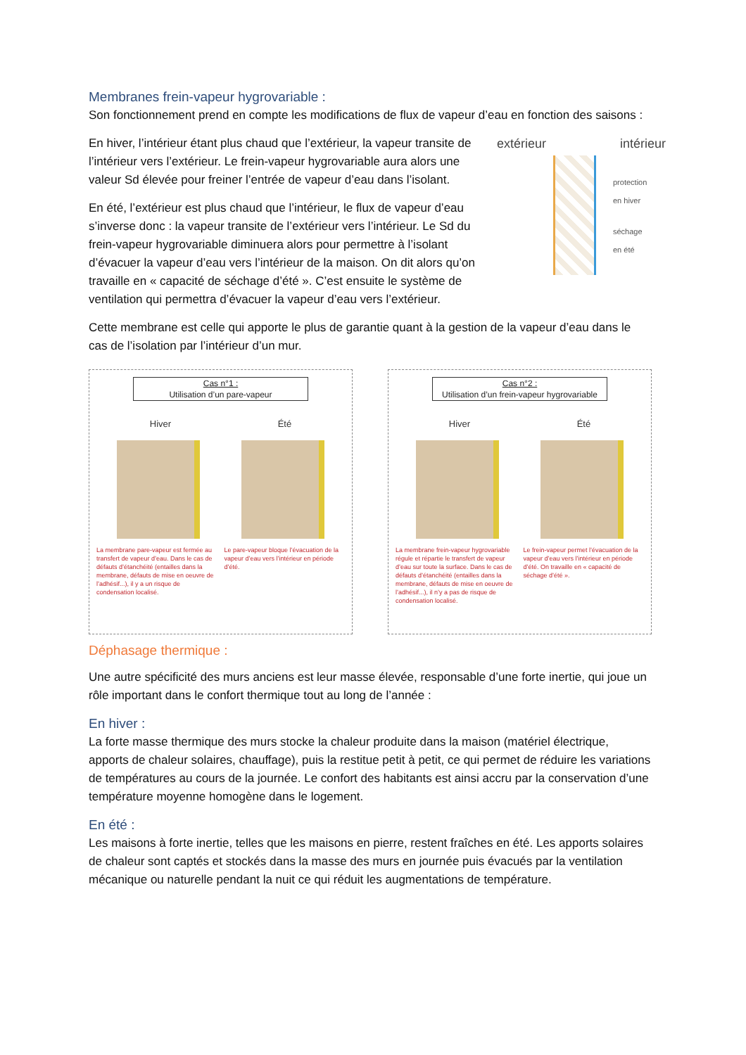Membranes frein-vapeur hygrovariable :
Son fonctionnement prend en compte les modifications de flux de vapeur d’eau en fonction des saisons :
extérieur intérieur
protection
en hiver
séchage
en été
En hiver, l’intérieur étant plus chaud que l’extérieur, la vapeur transite de l’intérieur vers l’extérieur. Le frein-vapeur hygrovariable aura alors une valeur Sd élevée pour freiner l’entrée de vapeur d’eau dans l’isolant.
En été, l’extérieur est plus chaud que l’intérieur, le flux de vapeur d’eau s’inverse donc : la vapeur transite de l’extérieur vers l’intérieur. Le Sd du frein-vapeur hygrovariable diminuera alors pour permettre à l’isolant d’évacuer la vapeur d’eau vers l’intérieur de la maison. On dit alors qu’on travaille en « capacité de séchage d’été ». C’est ensuite le système de ventilation qui permettra d’évacuer la vapeur d’eau vers l’extérieur.
Cette membrane est celle qui apporte le plus de garantie quant à la gestion de la vapeur d’eau dans le cas de l’isolation par l’intérieur d’un mur.
Cas n°1 :
Utilisation d’un pare-vapeur
Hiver Été
La membrane pare-vapeur est fermée au transfert de vapeur d’eau. Dans le cas de défauts d’étanchéité (entailles dans la membrane, défauts de mise en oeuvre de l’adhésif...), il y a un risque de condensation localisé.
Le pare-vapeur bloque l’évacuation de la vapeur d’eau vers l’intérieur en période d’été.
Cas n°2 :
Utilisation d’un frein-vapeur hygrovariable
Hiver Été
La membrane frein-vapeur hygrovariable régule et répartie le transfert de vapeur d’eau sur toute la surface. Dans le cas de défauts d’étanchéité (entailles dans la membrane, défauts de mise en oeuvre de l’adhésif...), il n’y a pas de risque de condensation localisé.
Le frein-vapeur permet l’évacuation de la vapeur d’eau vers l’intérieur en période d’été. On travaille en « capacité de séchage d’été ».
Déphasage thermique :
Une autre spécificité des murs anciens est leur masse élevée, responsable d’une forte inertie, qui joue un rôle important dans le confort thermique tout au long de l’année :
En hiver :
La forte masse thermique des murs stocke la chaleur produite dans la maison (matériel électrique, apports de chaleur solaires, chauffage), puis la restitue petit à petit, ce qui permet de réduire les variations de températures au cours de la journée. Le confort des habitants est ainsi accru par la conservation d’une température moyenne homogène dans le logement.
En été :
Les maisons à forte inertie, telles que les maisons en pierre, restent fraîches en été. Les apports solaires de chaleur sont captés et stockés dans la masse des murs en journée puis évacués par la ventilation mécanique ou naturelle pendant la nuit ce qui réduit les augmentations de température.